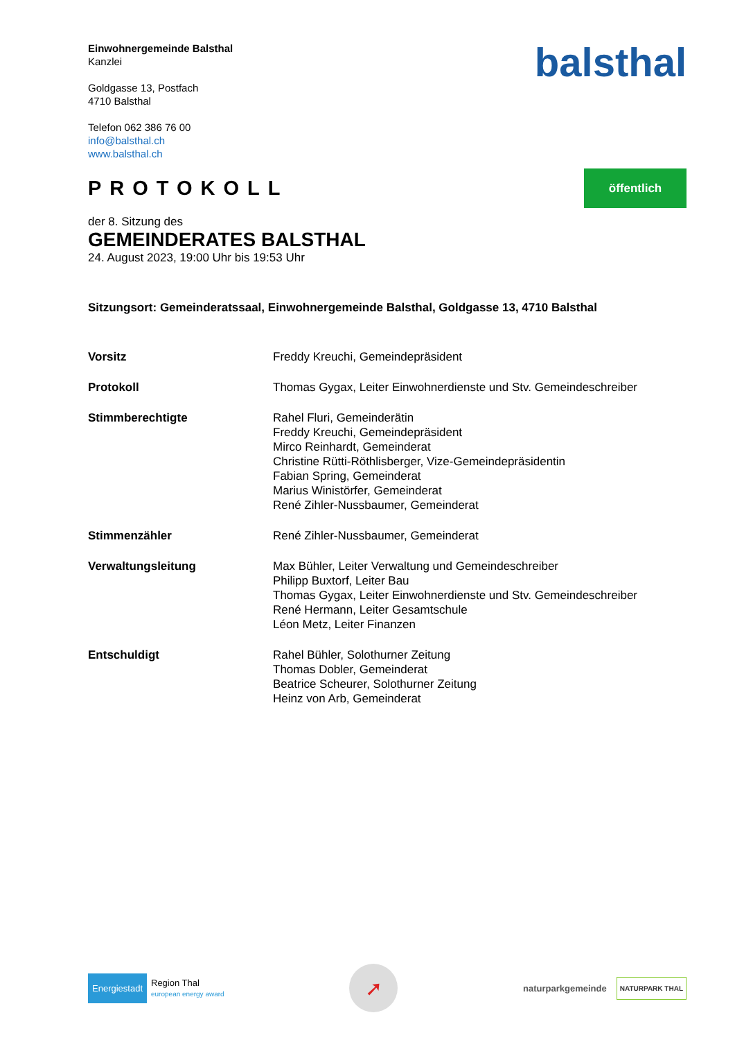Einwohnergemeinde Balsthal
Kanzlei
Goldgasse 13, Postfach
4710 Balsthal
Telefon 062 386 76 00
info@balsthal.ch
www.balsthal.ch
balsthal
PROTOKOLL
öffentlich
der 8. Sitzung des
GEMEINDERATES BALSTHAL
24. August 2023, 19:00 Uhr bis 19:53 Uhr
Sitzungsort: Gemeinderatssaal, Einwohnergemeinde Balsthal, Goldgasse 13, 4710 Balsthal
Vorsitz Freddy Kreuchi, Gemeindepräsident
Protokoll Thomas Gygax, Leiter Einwohnerdienste und Stv. Gemeindeschreiber
Stimmberechtigte Rahel Fluri, Gemeinderätin
Freddy Kreuchi, Gemeindepräsident
Mirco Reinhardt, Gemeinderat
Christine Rütti-Röthlisberger, Vize-Gemeindepräsidentin
Fabian Spring, Gemeinderat
Marius Winistörfer, Gemeinderat
René Zihler-Nussbaumer, Gemeinderat
Stimmenzähler René Zihler-Nussbaumer, Gemeinderat
Verwaltungsleitung Max Bühler, Leiter Verwaltung und Gemeindeschreiber
Philipp Buxtorf, Leiter Bau
Thomas Gygax, Leiter Einwohnerdienste und Stv. Gemeindeschreiber
René Hermann, Leiter Gesamtschule
Léon Metz, Leiter Finanzen
Entschuldigt Rahel Bühler, Solothurner Zeitung
Thomas Dobler, Gemeinderat
Beatrice Scheurer, Solothurner Zeitung
Heinz von Arb, Gemeinderat
Energiestadt Region Thal
european energy award
➚
naturparkgemeinde NATURPARK THAL